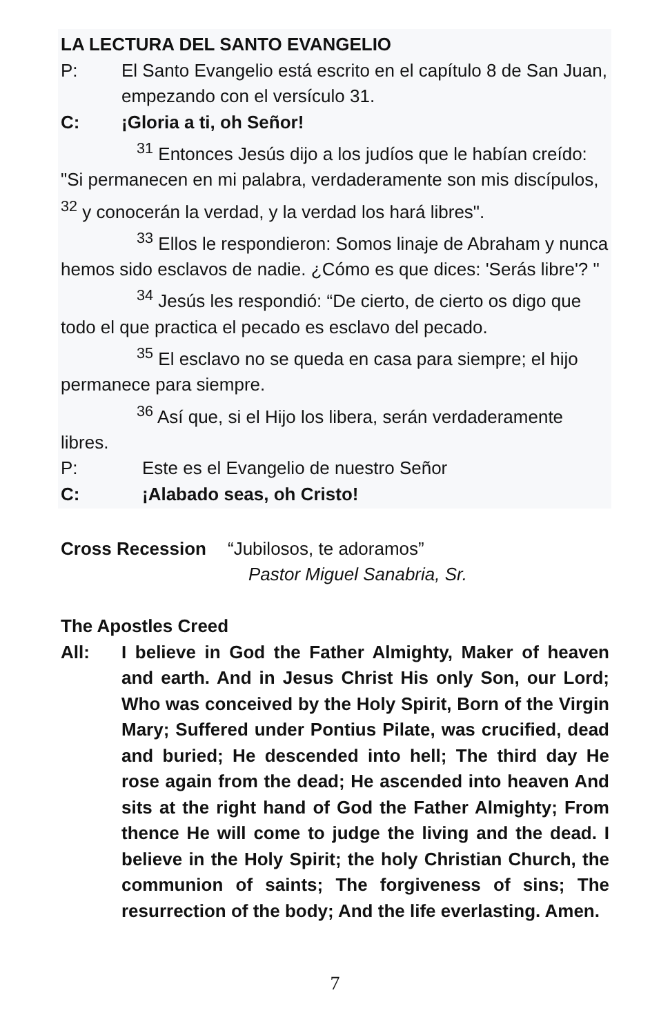LA LECTURA DEL SANTO EVANGELIO
P: El Santo Evangelio está escrito en el capítulo 8 de San Juan, empezando con el versículo 31.
C: ¡Gloria a ti, oh Señor!
<sup>31</sup> Entonces Jesús dijo a los judíos que le habían creído: "Si permanecen en mi palabra, verdaderamente son mis discípulos, <sup>32</sup> y conocerán la verdad, y la verdad los hará libres".
<sup>33</sup> Ellos le respondieron: Somos linaje de Abraham y nunca hemos sido esclavos de nadie. ¿Cómo es que dices: 'Serás libre'? "
<sup>34</sup> Jesús les respondió: “De cierto, de cierto os digo que todo el que practica el pecado es esclavo del pecado.
<sup>35</sup> El esclavo no se queda en casa para siempre; el hijo permanece para siempre.
<sup>36</sup> Así que, si el Hijo los libera, serán verdaderamente libres.
P: Este es el Evangelio de nuestro Señor
C: ¡Alabado seas, oh Cristo!
Cross Recession “Jubilosos, te adoramos”
Pastor Miguel Sanabria, Sr.
The Apostles Creed
All: I believe in God the Father Almighty, Maker of heaven and earth. And in Jesus Christ His only Son, our Lord; Who was conceived by the Holy Spirit, Born of the Virgin Mary; Suffered under Pontius Pilate, was crucified, dead and buried; He descended into hell; The third day He rose again from the dead; He ascended into heaven And sits at the right hand of God the Father Almighty; From thence He will come to judge the living and the dead. I believe in the Holy Spirit; the holy Christian Church, the communion of saints; The forgiveness of sins; The resurrection of the body; And the life everlasting. Amen.
7